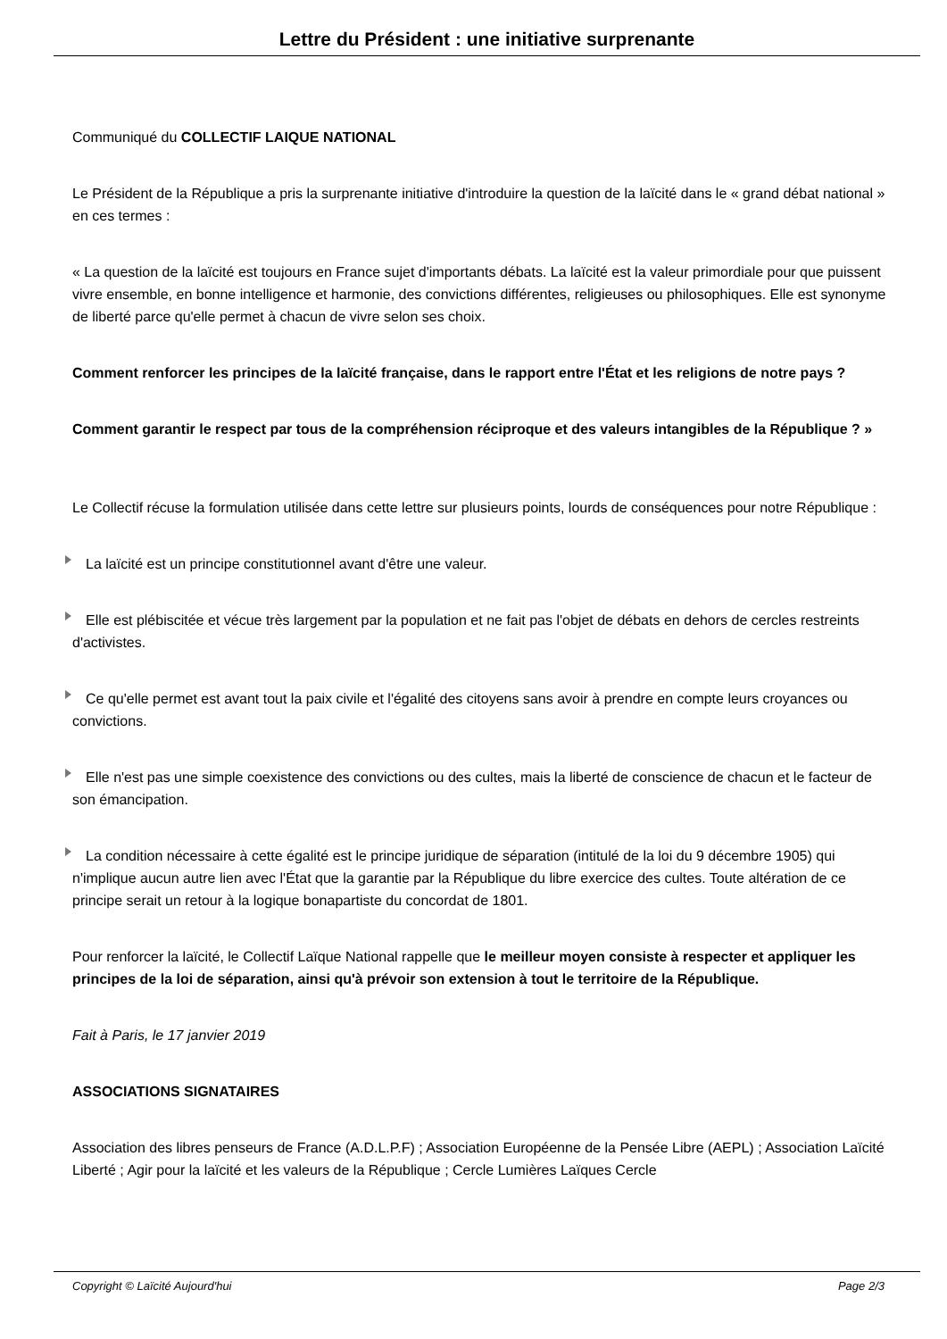Lettre du Président : une initiative surprenante
Communiqué du COLLECTIF LAIQUE NATIONAL
Le Président de la République a pris la surprenante initiative d'introduire la question de la laïcité dans le « grand débat national » en ces termes :
« La question de la laïcité est toujours en France sujet d'importants débats. La laïcité est la valeur primordiale pour que puissent vivre ensemble, en bonne intelligence et harmonie, des convictions différentes, religieuses ou philosophiques. Elle est synonyme de liberté parce qu'elle permet à chacun de vivre selon ses choix.
Comment renforcer les principes de la laïcité française, dans le rapport entre l'État et les religions de notre pays ?
Comment garantir le respect par tous de la compréhension réciproque et des valeurs intangibles de la République ? »
Le Collectif récuse la formulation utilisée dans cette lettre sur plusieurs points, lourds de conséquences pour notre République :
La laïcité est un principe constitutionnel avant d'être une valeur.
Elle est plébiscitée et vécue très largement par la population et ne fait pas l'objet de débats en dehors de cercles restreints d'activistes.
Ce qu'elle permet est avant tout la paix civile et l'égalité des citoyens sans avoir à prendre en compte leurs croyances ou convictions.
Elle n'est pas une simple coexistence des convictions ou des cultes, mais la liberté de conscience de chacun et le facteur de son émancipation.
La condition nécessaire à cette égalité est le principe juridique de séparation (intitulé de la loi du 9 décembre 1905) qui n'implique aucun autre lien avec l'État que la garantie par la République du libre exercice des cultes. Toute altération de ce principe serait un retour à la logique bonapartiste du concordat de 1801.
Pour renforcer la laïcité, le Collectif Laïque National rappelle que le meilleur moyen consiste à respecter et appliquer les principes de la loi de séparation, ainsi qu'à prévoir son extension à tout le territoire de la République.
Fait à Paris, le 17 janvier 2019
ASSOCIATIONS SIGNATAIRES
Association des libres penseurs de France (A.D.L.P.F) ; Association Européenne de la Pensée Libre (AEPL) ; Association Laïcité Liberté ; Agir pour la laïcité et les valeurs de la République ; Cercle Lumières Laïques Cercle
Copyright © Laïcité Aujourd'hui Page 2/3